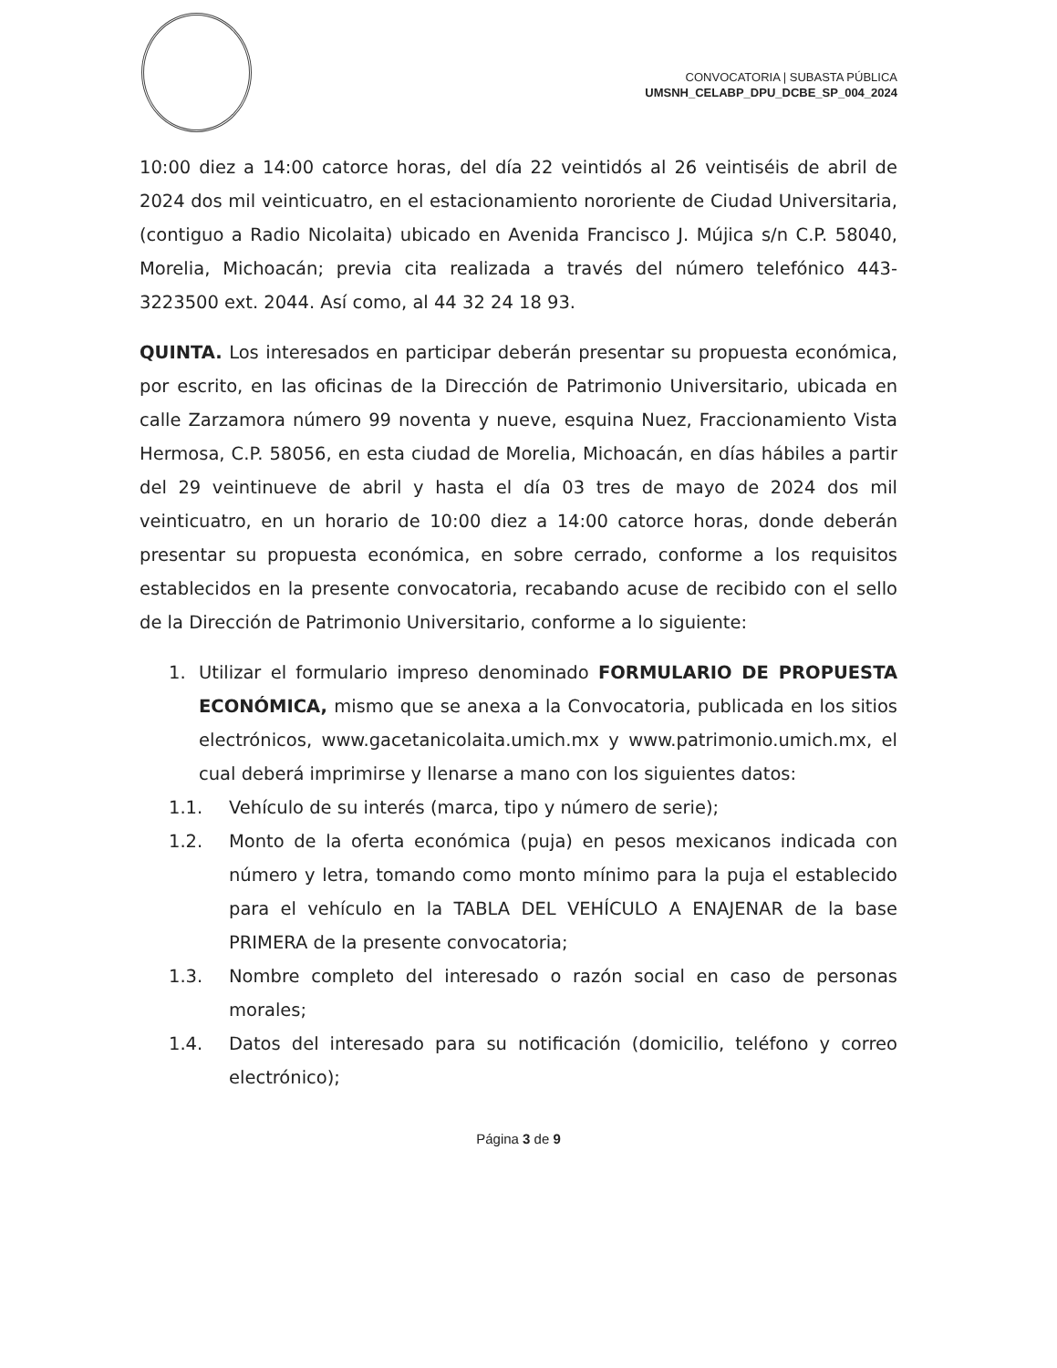CONVOCATORIA | SUBASTA PÚBLICA
UMSNH_CELABP_DPU_DCBE_SP_004_2024
10:00 diez a 14:00 catorce horas, del día 22 veintidós al 26 veintiséis de abril de 2024 dos mil veinticuatro, en el estacionamiento nororiente de Ciudad Universitaria, (contiguo a Radio Nicolaita) ubicado en Avenida Francisco J. Mújica s/n C.P. 58040, Morelia, Michoacán; previa cita realizada a través del número telefónico 443-3223500 ext. 2044. Así como, al 44 32 24 18 93.
QUINTA. Los interesados en participar deberán presentar su propuesta económica, por escrito, en las oficinas de la Dirección de Patrimonio Universitario, ubicada en calle Zarzamora número 99 noventa y nueve, esquina Nuez, Fraccionamiento Vista Hermosa, C.P. 58056, en esta ciudad de Morelia, Michoacán, en días hábiles a partir del 29 veintinueve de abril y hasta el día 03 tres de mayo de 2024 dos mil veinticuatro, en un horario de 10:00 diez a 14:00 catorce horas, donde deberán presentar su propuesta económica, en sobre cerrado, conforme a los requisitos establecidos en la presente convocatoria, recabando acuse de recibido con el sello de la Dirección de Patrimonio Universitario, conforme a lo siguiente:
1. Utilizar el formulario impreso denominado FORMULARIO DE PROPUESTA ECONÓMICA, mismo que se anexa a la Convocatoria, publicada en los sitios electrónicos, www.gacetanicolaita.umich.mx y www.patrimonio.umich.mx, el cual deberá imprimirse y llenarse a mano con los siguientes datos:
1.1. Vehículo de su interés (marca, tipo y número de serie);
1.2. Monto de la oferta económica (puja) en pesos mexicanos indicada con número y letra, tomando como monto mínimo para la puja el establecido para el vehículo en la TABLA DEL VEHÍCULO A ENAJENAR de la base PRIMERA de la presente convocatoria;
1.3. Nombre completo del interesado o razón social en caso de personas morales;
1.4. Datos del interesado para su notificación (domicilio, teléfono y correo electrónico);
Página 3 de 9